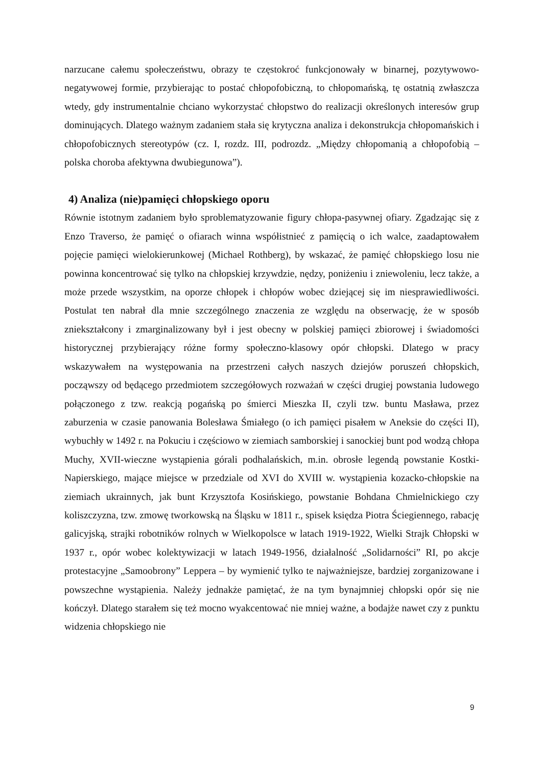narzucane całemu społeczeństwu, obrazy te częstokroć funkcjonowały w binarnej, pozytywowo-negatywowej formie, przybierając to postać chłopofobiczną, to chłopomańską, tę ostatnią zwłaszcza wtedy, gdy instrumentalnie chciano wykorzystać chłopstwo do realizacji określonych interesów grup dominujących. Dlatego ważnym zadaniem stała się krytyczna analiza i dekonstrukcja chłopomańskich i chłopofobicznych stereotypów (cz. I, rozdz. III, podrozdz. „Między chłopomanią a chłopofobią – polska choroba afektywna dwubiegunowa”).
4) Analiza (nie)pamięci chłopskiego oporu
Równie istotnym zadaniem było sproblematyzowanie figury chłopa-pasywnej ofiary. Zgadzając się z Enzo Traverso, że pamięć o ofiarach winna współistnieć z pamięcią o ich walce, zaadaptowałem pojęcie pamięci wielokierunkowej (Michael Rothberg), by wskazać, że pamięć chłopskiego losu nie powinna koncentrować się tylko na chłopskiej krzywdzie, nędzy, poniżeniu i zniewoleniu, lecz także, a może przede wszystkim, na oporze chłopek i chłopów wobec dziejącej się im niesprawiedliwości. Postulat ten nabrał dla mnie szczególnego znaczenia ze względu na obserwację, że w sposób zniekształcony i zmarginalizowany był i jest obecny w polskiej pamięci zbiorowej i świadomości historycznej przybierający różne formy społeczno-klasowy opór chłopski. Dlatego w pracy wskazywałem na występowania na przestrzeni całych naszych dziejów poruszeń chłopskich, począwszy od będącego przedmiotem szczegółowych rozważań w części drugiej powstania ludowego połączonego z tzw. reakcją pogańską po śmierci Mieszka II, czyli tzw. buntu Masława, przez zaburzenia w czasie panowania Bolesława Śmiałego (o ich pamięci pisałem w Aneksie do części II), wybuchły w 1492 r. na Pokuciu i częściowo w ziemiach samborskiej i sanockiej bunt pod wodzą chłopa Muchy, XVII-wieczne wystąpienia górali podhalańskich, m.in. obrosłe legendą powstanie Kostki-Napierskiego, mające miejsce w przedziale od XVI do XVIII w. wystąpienia kozacko-chłopskie na ziemiach ukrainnych, jak bunt Krzysztofa Kosińskiego, powstanie Bohdana Chmielnickiego czy koliszczyzna, tzw. zmowę tworkowską na Śląsku w 1811 r., spisek księdza Piotra Ściegiennego, rabację galicyjską, strajki robotników rolnych w Wielkopolsce w latach 1919-1922, Wielki Strajk Chłopski w 1937 r., opór wobec kolektywizacji w latach 1949-1956, działalność „Solidarności” RI, po akcje protestacyjne „Samoobrony” Leppera – by wymienić tylko te najważniejsze, bardziej zorganizowane i powszechne wystąpienia. Należy jednakże pamiętać, że na tym bynajmniej chłopski opór się nie kończył. Dlatego starałem się też mocno wyakcentować nie mniej ważne, a bodajże nawet czy z punktu widzenia chłopskiego nie
9